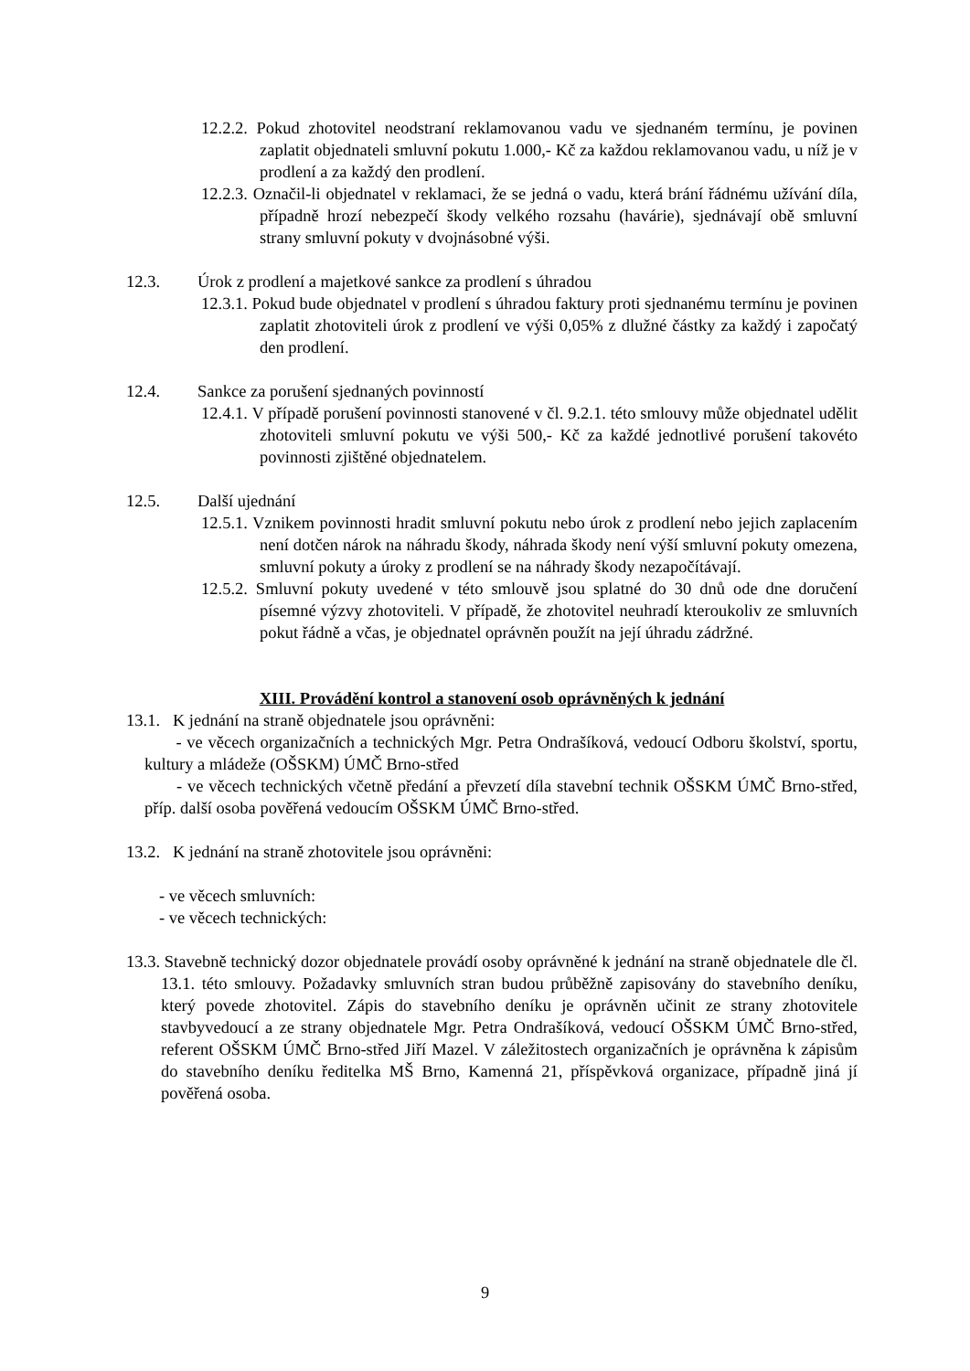12.2.2. Pokud zhotovitel neodstraní reklamovanou vadu ve sjednaném termínu, je povinen zaplatit objednateli smluvní pokutu 1.000,- Kč za každou reklamovanou vadu, u níž je v prodlení a za každý den prodlení.
12.2.3. Označil-li objednatel v reklamaci, že se jedná o vadu, která brání řádnému užívání díla, případně hrozí nebezpečí škody velkého rozsahu (havárie), sjednávají obě smluvní strany smluvní pokuty v dvojnásobné výši.
12.3. Úrok z prodlení a majetkové sankce za prodlení s úhradou
12.3.1. Pokud bude objednatel v prodlení s úhradou faktury proti sjednanému termínu je povinen zaplatit zhotoviteli úrok z prodlení ve výši 0,05% z dlužné částky za každý i započatý den prodlení.
12.4. Sankce za porušení sjednaných povinností
12.4.1. V případě porušení povinnosti stanovené v čl. 9.2.1. této smlouvy může objednatel udělit zhotoviteli smluvní pokutu ve výši 500,- Kč za každé jednotlivé porušení takovéto povinnosti zjištěné objednatelem.
12.5. Další ujednání
12.5.1. Vznikem povinnosti hradit smluvní pokutu nebo úrok z prodlení nebo jejich zaplacením není dotčen nárok na náhradu škody, náhrada škody není výší smluvní pokuty omezena, smluvní pokuty a úroky z prodlení se na náhrady škody nezapočítávají.
12.5.2. Smluvní pokuty uvedené v této smlouvě jsou splatné do 30 dnů ode dne doručení písemné výzvy zhotoviteli. V případě, že zhotovitel neuhradí kteroukoliv ze smluvních pokut řádně a včas, je objednatel oprávněn použít na její úhradu zádržné.
XIII. Provádění kontrol a stanovení osob oprávněných k jednání
13.1. K jednání na straně objednatele jsou oprávněni:
- ve věcech organizačních a technických Mgr. Petra Ondrašíková, vedoucí Odboru školství, sportu, kultury a mládeže (OŠSKM) ÚMČ Brno-střed
- ve věcech technických včetně předání a převzetí díla stavební technik OŠSKM ÚMČ Brno-střed, příp. další osoba pověřená vedoucím OŠSKM ÚMČ Brno-střed.
13.2. K jednání na straně zhotovitele jsou oprávněni:
- ve věcech smluvních:
- ve věcech technických:
13.3. Stavebně technický dozor objednatele provádí osoby oprávněné k jednání na straně objednatele dle čl. 13.1. této smlouvy. Požadavky smluvních stran budou průběžně zapisovány do stavebního deníku, který povede zhotovitel. Zápis do stavebního deníku je oprávněn učinit ze strany zhotovitele stavbyvedoucí a ze strany objednatele Mgr. Petra Ondrašíková, vedoucí OŠSKM ÚMČ Brno-střed, referent OŠSKM ÚMČ Brno-střed Jiří Mazel. V záležitostech organizačních je oprávněna k zápisům do stavebního deníku ředitelka MŠ Brno, Kamenná 21, příspěvková organizace, případně jiná jí pověřená osoba.
9